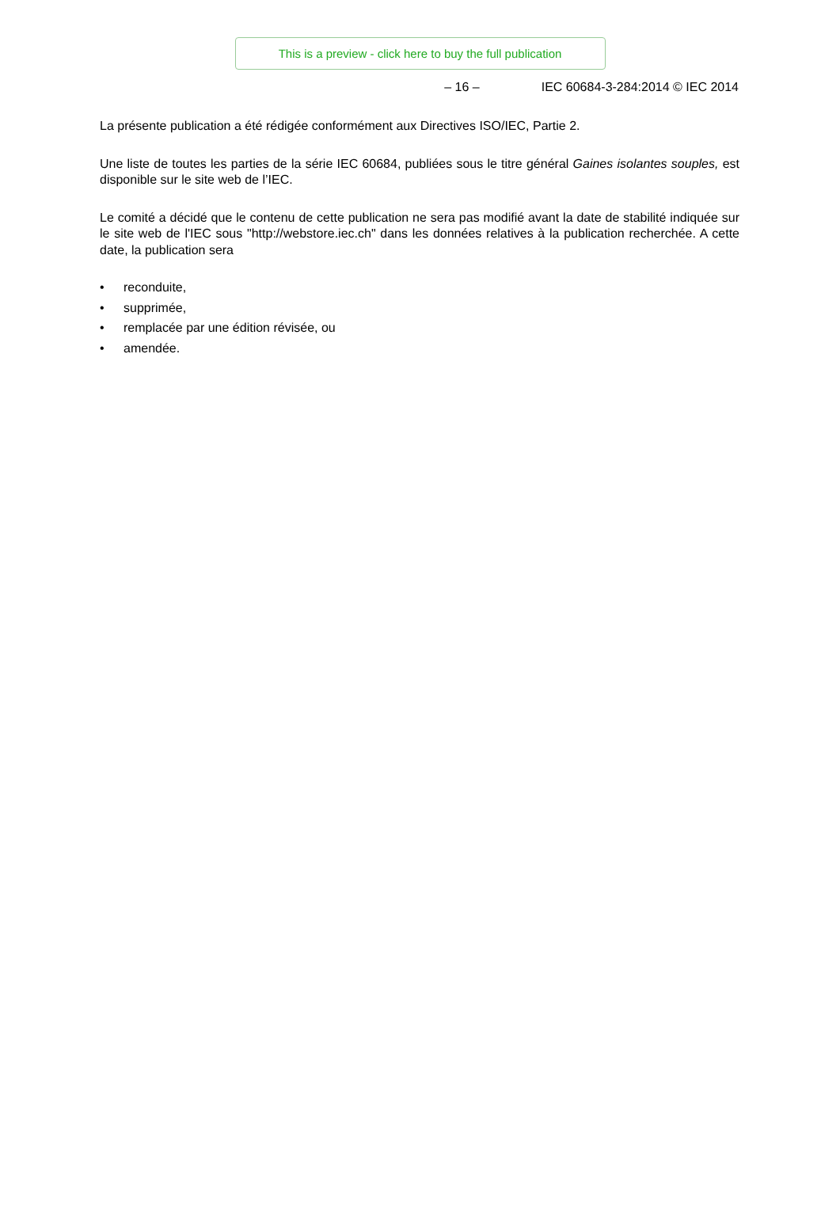This is a preview - click here to buy the full publication
– 16 – IEC 60684-3-284:2014 © IEC 2014
La présente publication a été rédigée conformément aux Directives ISO/IEC, Partie 2.
Une liste de toutes les parties de la série IEC 60684, publiées sous le titre général Gaines isolantes souples, est disponible sur le site web de l’IEC.
Le comité a décidé que le contenu de cette publication ne sera pas modifié avant la date de stabilité indiquée sur le site web de l'IEC sous "http://webstore.iec.ch" dans les données relatives à la publication recherchée. A cette date, la publication sera
• reconduite,
• supprimée,
• remplacée par une édition révisée, ou
• amendée.